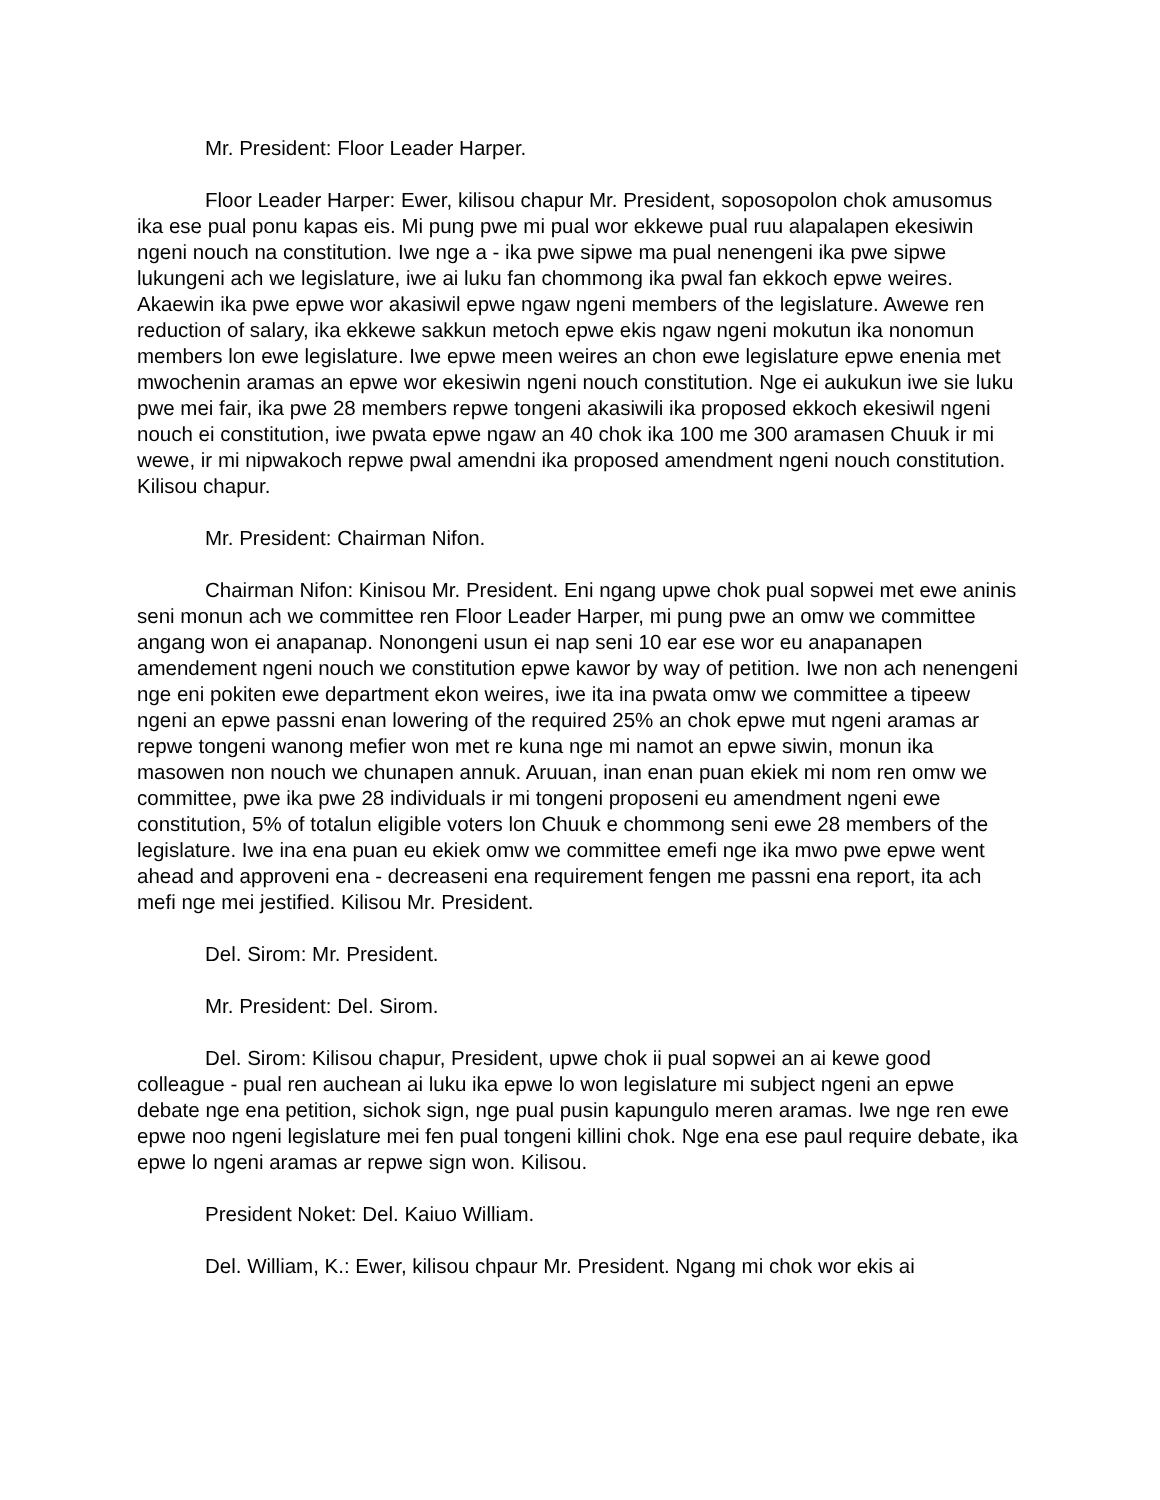Mr. President: Floor Leader Harper.
Floor Leader Harper: Ewer, kilisou chapur Mr. President, soposopolon chok amusomus ika ese pual ponu kapas eis. Mi pung pwe mi pual wor ekkewe pual ruu alapalapen ekesiwin ngeni nouch na constitution. Iwe nge a - ika pwe sipwe ma pual nenengeni ika pwe sipwe lukungeni ach we legislature, iwe ai luku fan chommong ika pwal fan ekkoch epwe weires. Akaewin ika pwe epwe wor akasiwil epwe ngaw ngeni members of the legislature. Awewe ren reduction of salary, ika ekkewe sakkun metoch epwe ekis ngaw ngeni mokutun ika nonomun members lon ewe legislature. Iwe epwe meen weires an chon ewe legislature epwe enenia met mwochenin aramas an epwe wor ekesiwin ngeni nouch constitution. Nge ei aukukun iwe sie luku pwe mei fair, ika pwe 28 members repwe tongeni akasiwili ika proposed ekkoch ekesiwil ngeni nouch ei constitution, iwe pwata epwe ngaw an 40 chok ika 100 me 300 aramasen Chuuk ir mi wewe, ir mi nipwakoch repwe pwal amendni ika proposed amendment ngeni nouch constitution. Kilisou chapur.
Mr. President: Chairman Nifon.
Chairman Nifon: Kinisou Mr. President. Eni ngang upwe chok pual sopwei met ewe aninis seni monun ach we committee ren Floor Leader Harper, mi pung pwe an omw we committee angang won ei anapanap. Nonongeni usun ei nap seni 10 ear ese wor eu anapanapen amendement ngeni nouch we constitution epwe kawor by way of petition. Iwe non ach nenengeni nge eni pokiten ewe department ekon weires, iwe ita ina pwata omw we committee a tipeew ngeni an epwe passni enan lowering of the required 25% an chok epwe mut ngeni aramas ar repwe tongeni wanong mefier won met re kuna nge mi namot an epwe siwin, monun ika masowen non nouch we chunapen annuk. Aruuan, inan enan puan ekiek mi nom ren omw we committee, pwe ika pwe 28 individuals ir mi tongeni proposeni eu amendment ngeni ewe constitution, 5% of totalun eligible voters lon Chuuk e chommong seni ewe 28 members of the legislature. Iwe ina ena puan eu ekiek omw we committee emefi nge ika mwo pwe epwe went ahead and approveni ena - decreaseni ena requirement fengen me passni ena report, ita ach mefi nge mei jestified. Kilisou Mr. President.
Del. Sirom: Mr. President.
Mr. President: Del. Sirom.
Del. Sirom: Kilisou chapur, President, upwe chok ii pual sopwei an ai kewe good colleague - pual ren auchean ai luku ika epwe lo won legislature mi subject ngeni an epwe debate nge ena petition, sichok sign, nge pual pusin kapungulo meren aramas. Iwe nge ren ewe epwe noo ngeni legislature mei fen pual tongeni killini chok. Nge ena ese paul require debate, ika epwe lo ngeni aramas ar repwe sign won. Kilisou.
President Noket: Del. Kaiuo William.
Del. William, K.: Ewer, kilisou chpaur Mr. President. Ngang mi chok wor ekis ai